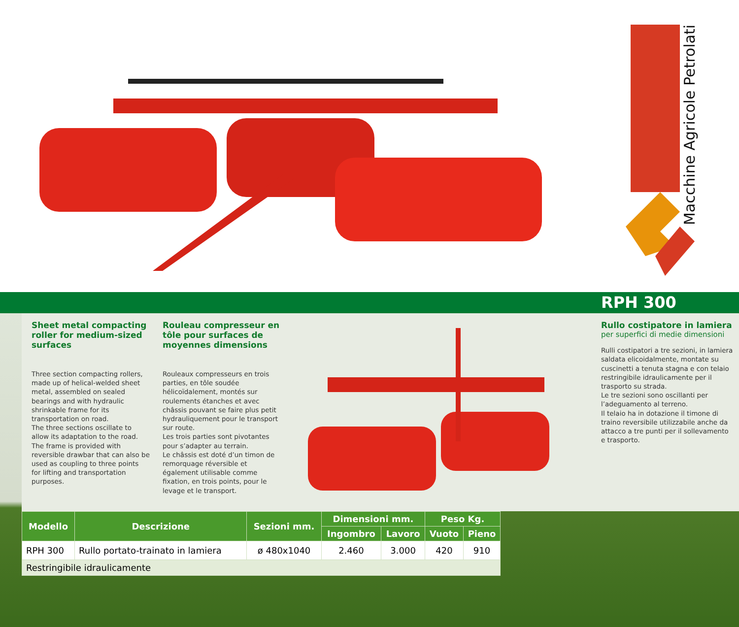Macchine Agricole Petrolati
RPH 300
Sheet metal compacting roller for medium-sized surfaces
Three section compacting rollers, made up of helical-welded sheet metal, assembled on sealed bearings and with hydraulic shrinkable frame for its transportation on road.
The three sections oscillate to allow its adaptation to the road.
The frame is provided with reversible drawbar that can also be used as coupling to three points for lifting and transportation purposes.
Rouleau compresseur en tôle pour surfaces de moyennes dimensions
Rouleaux compresseurs en trois parties, en tôle soudée hélicoïdalement, montés sur roulements étanches et avec châssis pouvant se faire plus petit hydrauliquement pour le transport sur route.
Les trois parties sont pivotantes pour s’adapter au terrain.
Le châssis est doté d’un timon de remorquage réversible et également utilisable comme fixation, en trois points, pour le levage et le transport.
Rullo costipatore in lamiera
per superfici di medie dimensioni
Rulli costipatori a tre sezioni, in lamiera saldata elicoidalmente, montate su cuscinetti a tenuta stagna e con telaio restringibile idraulicamente per il trasporto su strada.
Le tre sezioni sono oscillanti per l’adeguamento al terreno.
Il telaio ha in dotazione il timone di traino reversibile utilizzabile anche da attacco a tre punti per il sollevamento e trasporto.
| Modello | Descrizione | Sezioni mm. | Dimensioni mm. | | Peso Kg. | |
| --- | --- | --- | --- | --- | --- | --- |
| | | | Ingombro | Lavoro | Vuoto | Pieno |
| RPH 300 | Rullo portato-trainato in lamiera | ø 480x1040 | 2.460 | 3.000 | 420 | 910 |
| Restringibile idraulicamente | | | | | | |